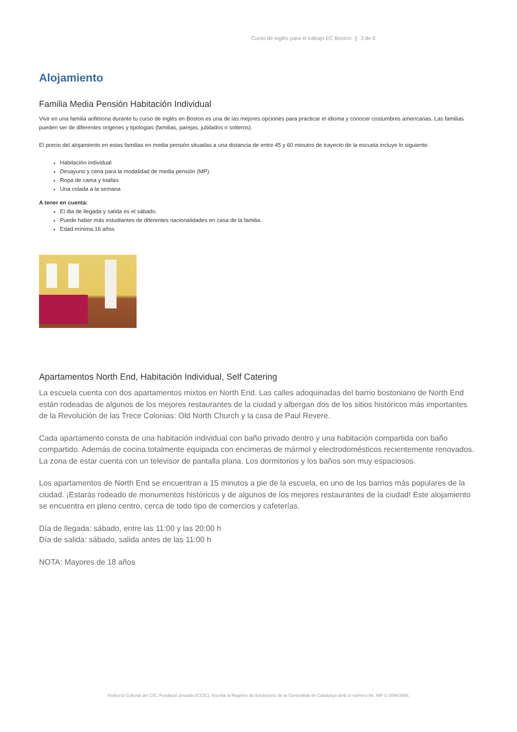Curso de inglés para el trabajo EC Boston | 3 de 6
Alojamiento
Familia Media Pensión Habitación Individual
Vivir en una familia anfitriona durante tu curso de inglés en Boston es una de las mejores opciones para practicar el idioma y conocer costumbres americanas. Las familias pueden ser de diferentes origenes y tipologias (familias, parejas, jubilados o solteros).
El precio del alojamiento en estas familias en media pensión situadas a una distancia de entre 45 y 60 minutos de trayecto de la escuela incluye lo siguiente:
Habitación individual
Desayuno y cena para la modalidad de media pensión (MP).
Ropa de cama y toallas
Una colada a la semana
A tener en cuenta:
El dia de llegada y salida es el sábado.
Puede haber más estudiantes de diferentes nacionalidades en casa de la familia.
Edad mínima:16 años
Apartamentos North End, Habitación Individual, Self Catering
La escuela cuenta con dos apartamentos mixtos en North End. Las calles adoquinadas del barrio bostoniano de North End están rodeadas de algunos de los mejores restaurantes de la ciudad y albergan dos de los sitios históricos más importantes de la Revolución de las Trece Colonias: Old North Church y la casa de Paul Revere.
Cada apartamento consta de una habitación individual con baño privado dentro y una habitación compartida con baño compartido. Además de cocina totalmente equipada con encimeras de mármol y electrodomésticos recientemente renovados. La zona de estar cuenta con un televisor de pantalla plana. Los dormitorios y los baños son muy espaciosos.
Los apartamentos de North End se encuentran a 15 minutos a pie de la escuela, en uno de los barrios más populares de la ciudad. ¡Estarás rodeado de monumentos históricos y de algunos de los mejores restaurantes de la ciudad! Este alojamiento se encuentra en pleno centro, cerca de todo tipo de comercios y cafeterías.
Día de llegada: sábado, entre las 11:00 y las 20:00 h
Día de salida: sábado, salida antes de las 11:00 h
NOTA: Mayores de 18 años
Institució Cultural del CIC, Fundació privada (ICCIC). Inscrita al Registre de fundacions de la Generalitat de Catalunya amb el número 94. NIF G 08943086.